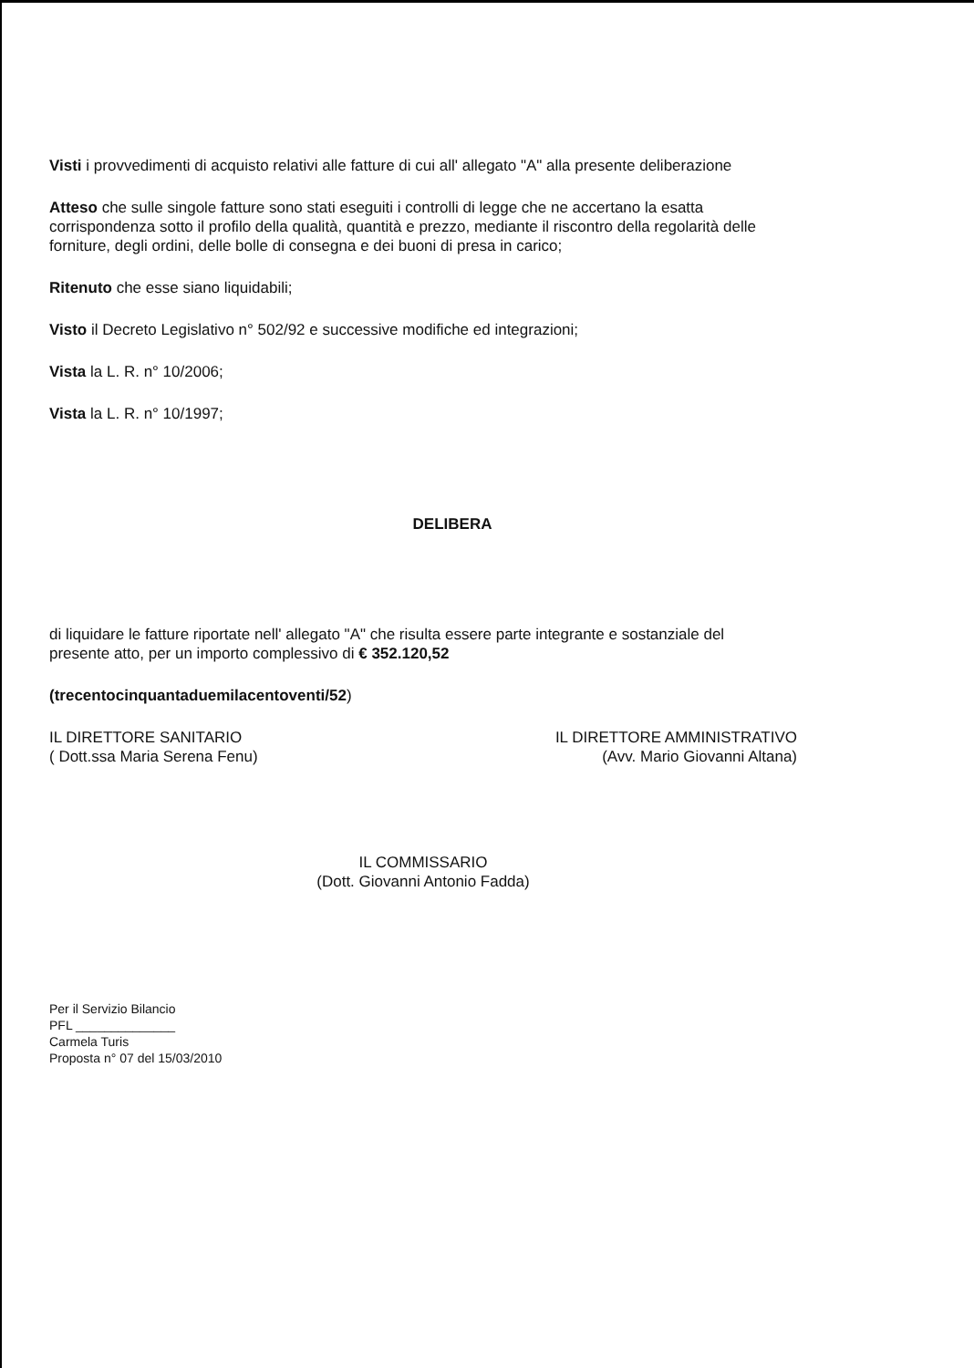Visti i provvedimenti di acquisto relativi alle fatture di cui all' allegato "A" alla presente deliberazione
Atteso che sulle singole fatture sono stati eseguiti i controlli di legge che ne accertano la esatta corrispondenza sotto il profilo della qualità, quantità e prezzo, mediante il riscontro della regolarità delle forniture, degli ordini, delle bolle di consegna e dei buoni di presa in carico;
Ritenuto che esse siano liquidabili;
Visto il Decreto Legislativo n° 502/92 e successive modifiche ed integrazioni;
Vista la L. R. n° 10/2006;
Vista la L. R. n° 10/1997;
DELIBERA
di liquidare le fatture riportate nell' allegato "A" che risulta essere parte integrante e sostanziale del presente atto, per un importo complessivo di € 352.120,52
(trecentocinquantaduemilacentoventi/52)
IL DIRETTORE SANITARIO
( Dott.ssa Maria Serena Fenu)
IL DIRETTORE AMMINISTRATIVO
(Avv. Mario Giovanni Altana)
IL COMMISSARIO
(Dott. Giovanni Antonio Fadda)
Per il Servizio Bilancio
PFL ______________
Carmela Turis
Proposta n° 07 del 15/03/2010